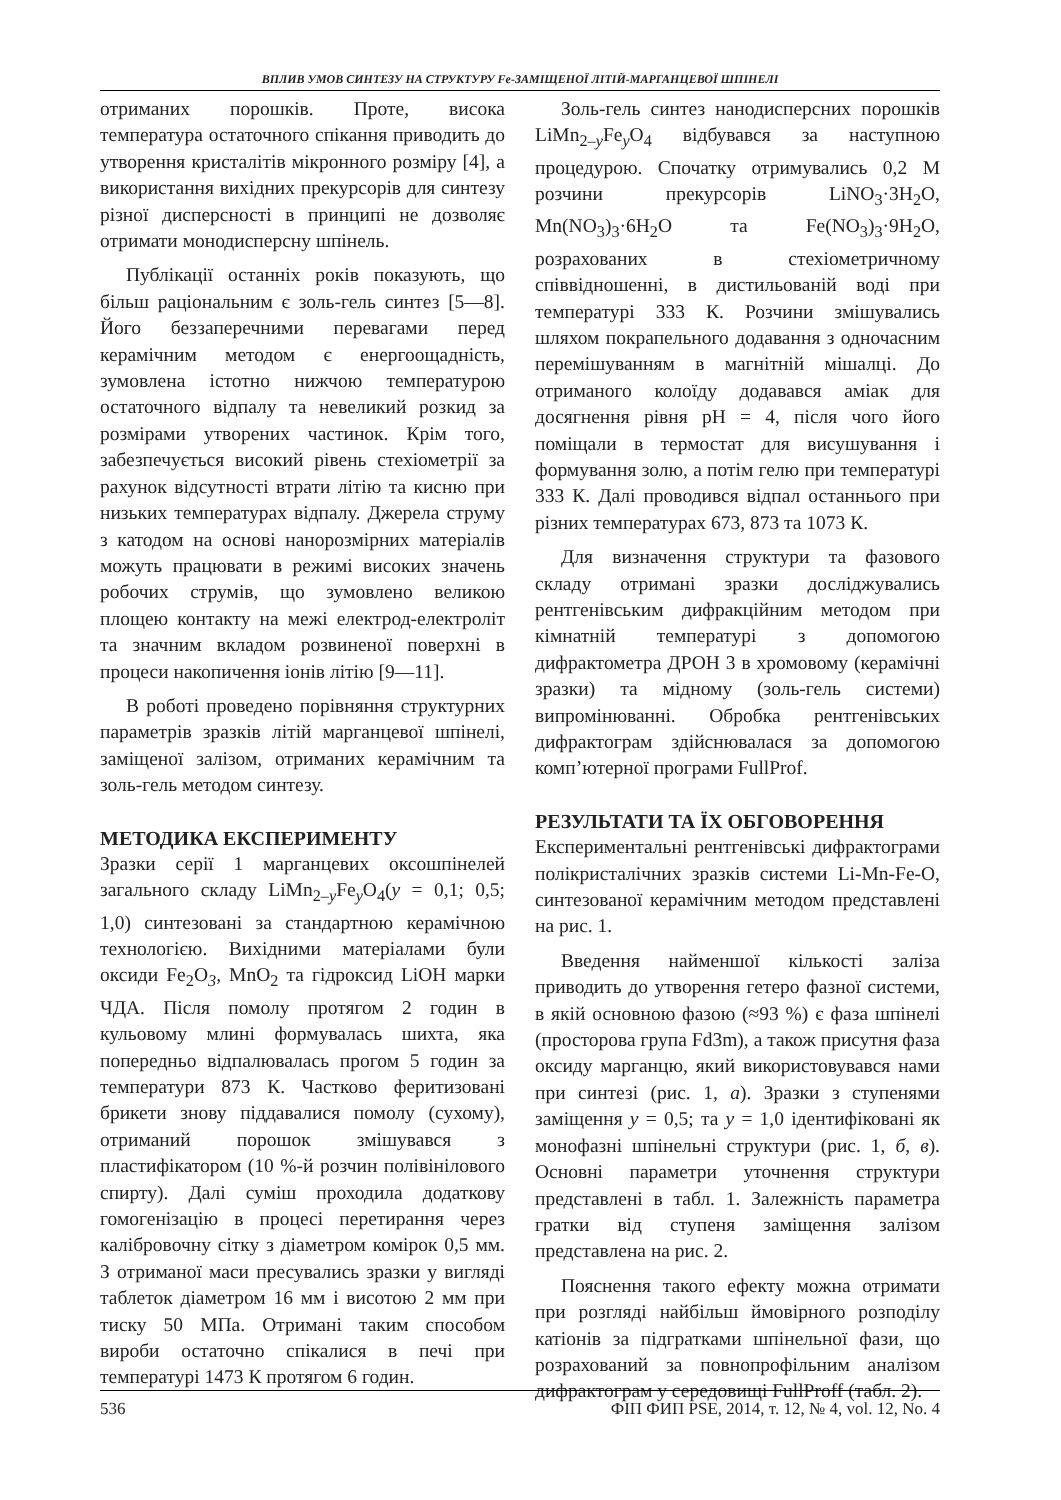ВПЛИВ УМОВ СИНТЕЗУ НА СТРУКТУРУ Fe-ЗАМІЩЕНОЇ ЛІТІЙ-МАРГАНЦЕВОЇ ШПІНЕЛІ
отриманих порошків. Проте, висока температура остаточного спікання приводить до утворення кристалітів мікронного розміру [4], а використання вихідних прекурсорів для синтезу різної дисперсності в принципі не дозволяє отримати монодисперсну шпінель.
Публікації останніх років показують, що більш раціональним є золь-гель синтез [5—8]. Його беззаперечними перевагами перед керамічним методом є енергоощадність, зумовлена істотно нижчою температурою остаточного відпалу та невеликий розкид за розмірами утворених частинок. Крім того, забезпечується високий рівень стехіометрії за рахунок відсутності втрати літію та кисню при низьких температурах відпалу. Джерела струму з катодом на основі нанорозмірних матеріалів можуть працювати в режимі високих значень робочих струмів, що зумовлено великою площею контакту на межі електрод-електроліт та значним вкладом розвиненої поверхні в процеси накопичення іонів літію [9—11].
В роботі проведено порівняння структурних параметрів зразків літій марганцевої шпінелі, заміщеної залізом, отриманих керамічним та золь-гель методом синтезу.
МЕТОДИКА ЕКСПЕРИМЕНТУ
Зразки серії 1 марганцевих оксошпінелей загального складу LiMn<sub>2–y</sub>Fe<sub>y</sub>O<sub>4</sub>(y = 0,1; 0,5; 1,0) синтезовані за стандартною керамічною технологією. Вихідними матеріалами були оксиди Fe<sub>2</sub>O<sub>3</sub>, MnO<sub>2</sub> та гідроксид LiOH марки ЧДА. Після помолу протягом 2 годин в кульовому млині формувалась шихта, яка попередньо відпалювалась прогом 5 годин за температури 873 К. Частково феритизовані брикети знову піддавалися помолу (сухому), отриманий порошок змішувався з пластифікатором (10 %-й розчин полівінілового спирту). Далі суміш проходила додаткову гомогенізацію в процесі перетирання через калібровочну сітку з діаметром комірок 0,5 мм. З отриманої маси пресувались зразки у вигляді таблеток діаметром 16 мм і висотою 2 мм при тиску 50 МПа. Отримані таким способом вироби остаточно спікалися в печі при температурі 1473 К протягом 6 годин.
Золь-гель синтез нанодисперсних порошків LiMn<sub>2–y</sub>Fe<sub>y</sub>O<sub>4</sub> відбувався за наступною процедурою. Спочатку отримувались 0,2 М розчини прекурсорів LiNO<sub>3</sub>·3H<sub>2</sub>O, Mn(NO<sub>3</sub>)<sub>3</sub>·6H<sub>2</sub>O та Fe(NO<sub>3</sub>)<sub>3</sub>·9H<sub>2</sub>O, розрахованих в стехіометричному співвідношенні, в дистильованій воді при температурі 333 К. Розчини змішувались шляхом покрапельного додавання з одночасним перемішуванням в магнітній мішалці. До отриманого колоїду додавався аміак для досягнення рівня pH = 4, після чого його поміщали в термостат для висушування і формування золю, а потім гелю при температурі 333 К. Далі проводився відпал останнього при різних температурах 673, 873 та 1073 К.
Для визначення структури та фазового складу отримані зразки досліджувались рентгенівським дифракційним методом при кімнатній температурі з допомогою дифрактометра ДРОН 3 в хромовому (керамічні зразки) та мідному (золь-гель системи) випромінюванні. Обробка рентгенівських дифрактограм здійснювалася за допомогою комп’ютерної програми FullProf.
РЕЗУЛЬТАТИ ТА ЇХ ОБГОВОРЕННЯ
Експериментальні рентгенівські дифрактограми полікристалічних зразків системи Li-Mn-Fe-O, синтезованої керамічним методом представлені на рис. 1.
Введення найменшої кількості заліза приводить до утворення гетеро фазної системи, в якій основною фазою (≈93 %) є фаза шпінелі (просторова група Fd3m), а також присутня фаза оксиду марганцю, який використовувався нами при синтезі (рис. 1, а). Зразки з ступенями заміщення y = 0,5; та y = 1,0 ідентифіковані як монофазні шпінельні структури (рис. 1, б, в). Основні параметри уточнення структури представлені в табл. 1. Залежність параметра гратки від ступеня заміщення залізом представлена на рис. 2.
Пояснення такого ефекту можна отримати при розгляді найбільш ймовірного розподілу катіонів за підгратками шпінельної фази, що розрахований за повнопрофільним аналізом дифрактограм у середовищі FullProff (табл. 2).
536 ФІП ФИП PSE, 2014, т. 12, № 4, vol. 12, No. 4